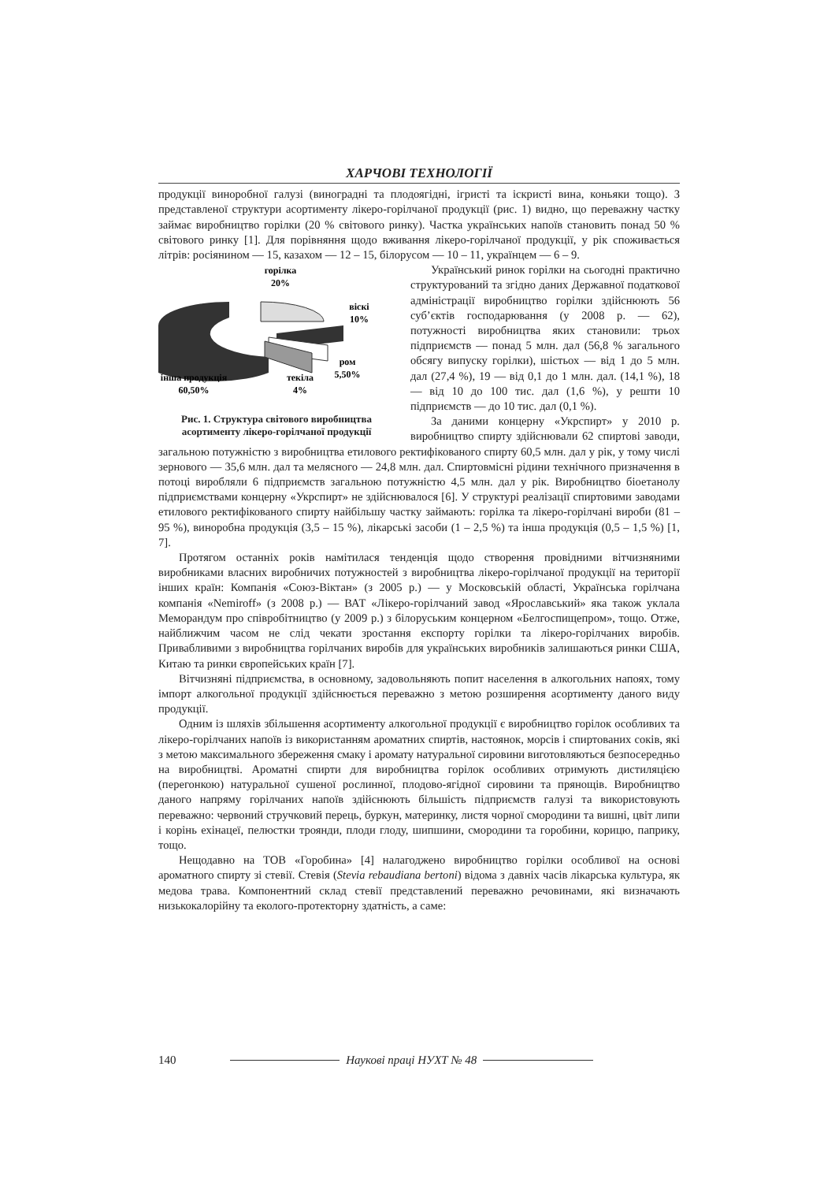ХАРЧОВІ ТЕХНОЛОГІЇ
продукції виноробної галузі (виноградні та плодоягідні, ігристі та іскристі вина, коньяки тощо). З представленої структури асортименту лікеро-горілчаної продукції (рис. 1) видно, що переважну частку займає виробництво горілки (20 % світового ринку). Частка українських напоїв становить понад 50 % світового ринку [1]. Для порівняння щодо вживання лікеро-горілчаної продукції, у рік споживається літрів: росіянином — 15, казахом — 12 – 15, білорусом — 10 – 11, українцем — 6 – 9.
горілка
20%
віскі
10%
ром
5,50%
текіла
4%
інша продукція
60,50%
Рис. 1. Структура світового виробництва асортименту лікеро-горілчаної продукції
Український ринок горілки на сьогодні практично структурований та згідно даних Державної податкової адміністрації виробництво горілки здійснюють 56 суб’єктів господарювання (у 2008 р. — 62), потужності виробництва яких становили: трьох підприємств — понад 5 млн. дал (56,8 % загального обсягу випуску горілки), шістьох — від 1 до 5 млн. дал (27,4 %), 19 — від 0,1 до 1 млн. дал. (14,1 %), 18 — від 10 до 100 тис. дал (1,6 %), у решти 10 підприємств — до 10 тис. дал (0,1 %).
За даними концерну «Укрспирт» у 2010 р. виробництво спирту здійснювали 62 спиртові заводи, загальною потужністю з виробництва етилового ректифікованого спирту 60,5 млн. дал у рік, у тому числі зернового — 35,6 млн. дал та мелясного — 24,8 млн. дал. Спиртовмісні рідини технічного призначення в потоці виробляли 6 підприємств загальною потужністю 4,5 млн. дал у рік. Виробництво біоетанолу підприємствами концерну «Укрспирт» не здійснювалося [6]. У структурі реалізації спиртовими заводами етилового ректифікованого спирту найбільшу частку займають: горілка та лікеро-горілчані вироби (81 – 95 %), виноробна продукція (3,5 – 15 %), лікарські засоби (1 – 2,5 %) та інша продукція (0,5 – 1,5 %) [1, 7].
Протягом останніх років намітилася тенденція щодо створення провідними вітчизняними виробниками власних виробничих потужностей з виробництва лікеро-горілчаної продукції на території інших країн: Компанія «Союз-Віктан» (з 2005 р.) — у Московській області, Українська горілчана компанія «Nemiroff» (з 2008 р.) — ВАТ «Лікеро-горілчаний завод «Ярославський» яка також уклала Меморандум про співробітництво (у 2009 р.) з білоруським концерном «Белгоспищепром», тощо. Отже, найближчим часом не слід чекати зростання експорту горілки та лікеро-горілчаних виробів. Привабливими з виробництва горілчаних виробів для українських виробників залишаються ринки США, Китаю та ринки європейських країн [7].
Вітчизняні підприємства, в основному, задовольняють попит населення в алкогольних напоях, тому імпорт алкогольної продукції здійснюється переважно з метою розширення асортименту даного виду продукції.
Одним із шляхів збільшення асортименту алкогольної продукції є виробництво горілок особливих та лікеро-горілчаних напоїв із використанням ароматних спиртів, настоянок, морсів і спиртованих соків, які з метою максимального збереження смаку і аромату натуральної сировини виготовляються безпосередньо на виробництві. Ароматні спирти для виробництва горілок особливих отримують дистиляцією (перегонкою) натуральної сушеної рослинної, плодово-ягідної сировини та прянощів. Виробництво даного напряму горілчаних напоїв здійснюють більшість підприємств галузі та використовують переважно: червоний стручковий перець, буркун, материнку, листя чорної смородини та вишні, цвіт липи і корінь ехінацеї, пелюстки троянди, плоди глоду, шипшини, смородини та горобини, корицю, паприку, тощо.
Нещодавно на ТОВ «Горобина» [4] налагоджено виробництво горілки особливої на основі ароматного спирту зі стевії. Стевія (Stevia rebaudiana bertoni) відома з давніх часів лікарська культура, як медова трава. Компонентний склад стевії представлений переважно речовинами, які визначають низькокалорійну та еколого-протекторну здатність, а саме:
140 Наукові праці НУХТ № 48